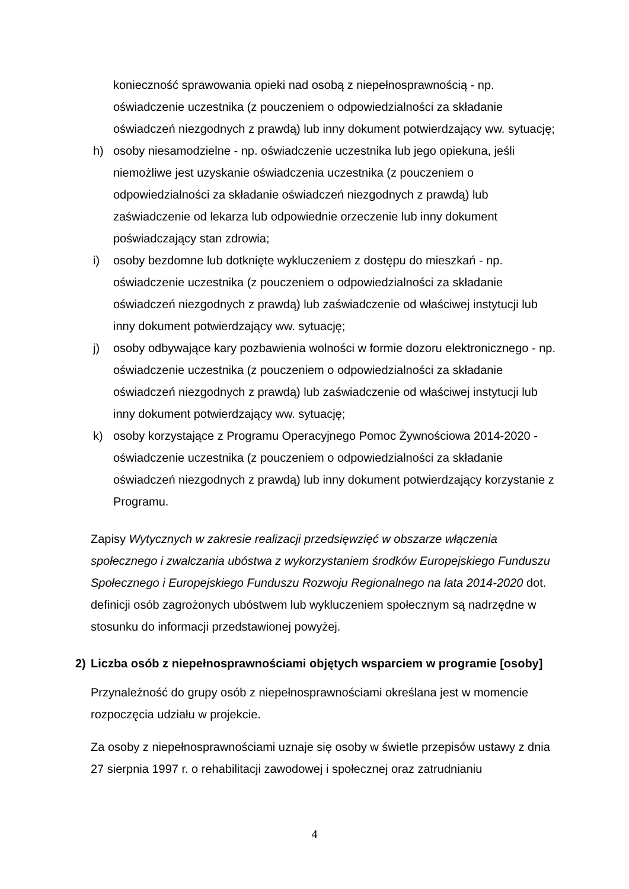konieczność sprawowania opieki nad osobą z niepełnosprawnością - np. oświadczenie uczestnika (z pouczeniem o odpowiedzialności za składanie oświadczeń niezgodnych z prawdą) lub inny dokument potwierdzający ww. sytuację;
h) osoby niesamodzielne - np. oświadczenie uczestnika lub jego opiekuna, jeśli niemożliwe jest uzyskanie oświadczenia uczestnika (z pouczeniem o odpowiedzialności za składanie oświadczeń niezgodnych z prawdą) lub zaświadczenie od lekarza lub odpowiednie orzeczenie lub inny dokument poświadczający stan zdrowia;
i) osoby bezdomne lub dotknięte wykluczeniem z dostępu do mieszkań - np. oświadczenie uczestnika (z pouczeniem o odpowiedzialności za składanie oświadczeń niezgodnych z prawdą) lub zaświadczenie od właściwej instytucji lub inny dokument potwierdzający ww. sytuację;
j) osoby odbywające kary pozbawienia wolności w formie dozoru elektronicznego - np. oświadczenie uczestnika (z pouczeniem o odpowiedzialności za składanie oświadczeń niezgodnych z prawdą) lub zaświadczenie od właściwej instytucji lub inny dokument potwierdzający ww. sytuację;
k) osoby korzystające z Programu Operacyjnego Pomoc Żywnościowa 2014-2020 - oświadczenie uczestnika (z pouczeniem o odpowiedzialności za składanie oświadczeń niezgodnych z prawdą) lub inny dokument potwierdzający korzystanie z Programu.
Zapisy Wytycznych w zakresie realizacji przedsięwzięć w obszarze włączenia społecznego i zwalczania ubóstwa z wykorzystaniem środków Europejskiego Funduszu Społecznego i Europejskiego Funduszu Rozwoju Regionalnego na lata 2014-2020 dot. definicji osób zagrożonych ubóstwem lub wykluczeniem społecznym są nadrzędne w stosunku do informacji przedstawionej powyżej.
2) Liczba osób z niepełnosprawnościami objętych wsparciem w programie [osoby]
Przynależność do grupy osób z niepełnosprawnościami określana jest w momencie rozpoczęcia udziału w projekcie.
Za osoby z niepełnosprawnościami uznaje się osoby w świetle przepisów ustawy z dnia 27 sierpnia 1997 r. o rehabilitacji zawodowej i społecznej oraz zatrudnianiu
4